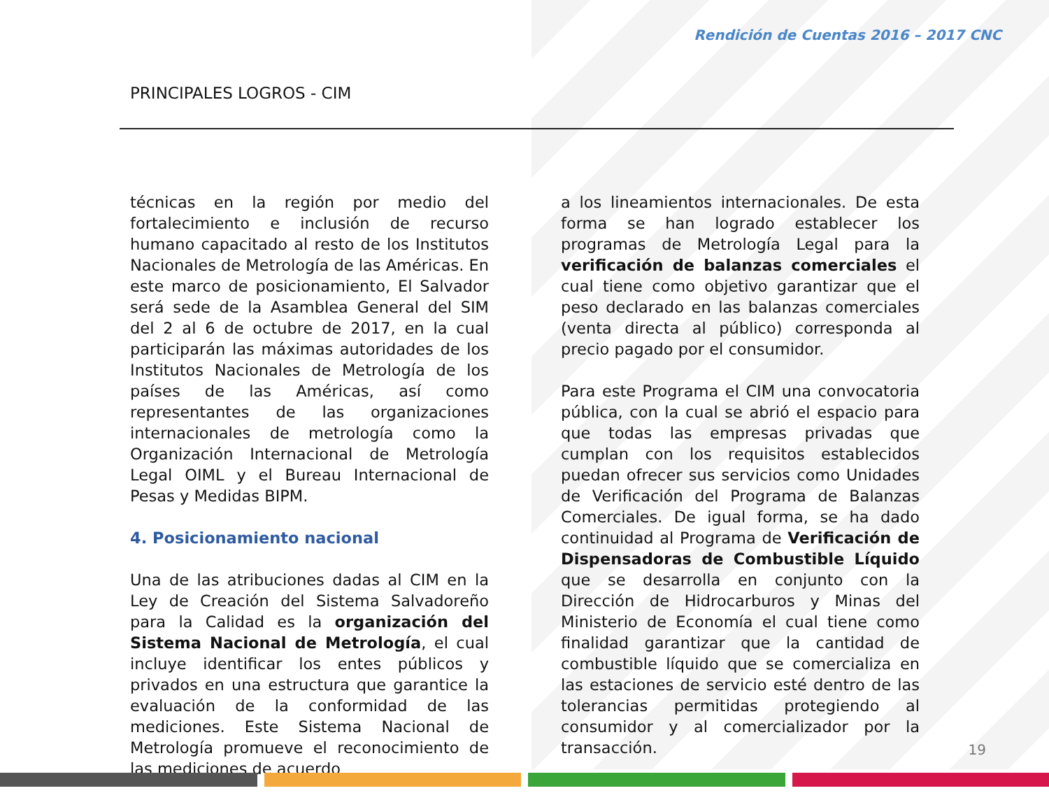Rendición de Cuentas 2016 – 2017 CNC
PRINCIPALES LOGROS - CIM
técnicas en la región por medio del fortalecimiento e inclusión de recurso humano capacitado al resto de los Institutos Nacionales de Metrología de las Américas. En este marco de posicionamiento, El Salvador será sede de la Asamblea General del SIM del 2 al 6 de octubre de 2017, en la cual participarán las máximas autoridades de los Institutos Nacionales de Metrología de los países de las Américas, así como representantes de las organizaciones internacionales de metrología como la Organización Internacional de Metrología Legal OIML y el Bureau Internacional de Pesas y Medidas BIPM.
4. Posicionamiento nacional
Una de las atribuciones dadas al CIM en la Ley de Creación del Sistema Salvadoreño para la Calidad es la organización del Sistema Nacional de Metrología, el cual incluye identificar los entes públicos y privados en una estructura que garantice la evaluación de la conformidad de las mediciones. Este Sistema Nacional de Metrología promueve el reconocimiento de las mediciones de acuerdo
a los lineamientos internacionales. De esta forma se han logrado establecer los programas de Metrología Legal para la verificación de balanzas comerciales el cual tiene como objetivo garantizar que el peso declarado en las balanzas comerciales (venta directa al público) corresponda al precio pagado por el consumidor.
Para este Programa el CIM una convocatoria pública, con la cual se abrió el espacio para que todas las empresas privadas que cumplan con los requisitos establecidos puedan ofrecer sus servicios como Unidades de Verificación del Programa de Balanzas Comerciales. De igual forma, se ha dado continuidad al Programa de Verificación de Dispensadoras de Combustible Líquido que se desarrolla en conjunto con la Dirección de Hidrocarburos y Minas del Ministerio de Economía el cual tiene como finalidad garantizar que la cantidad de combustible líquido que se comercializa en las estaciones de servicio esté dentro de las tolerancias permitidas protegiendo al consumidor y al comercializador por la transacción.
19